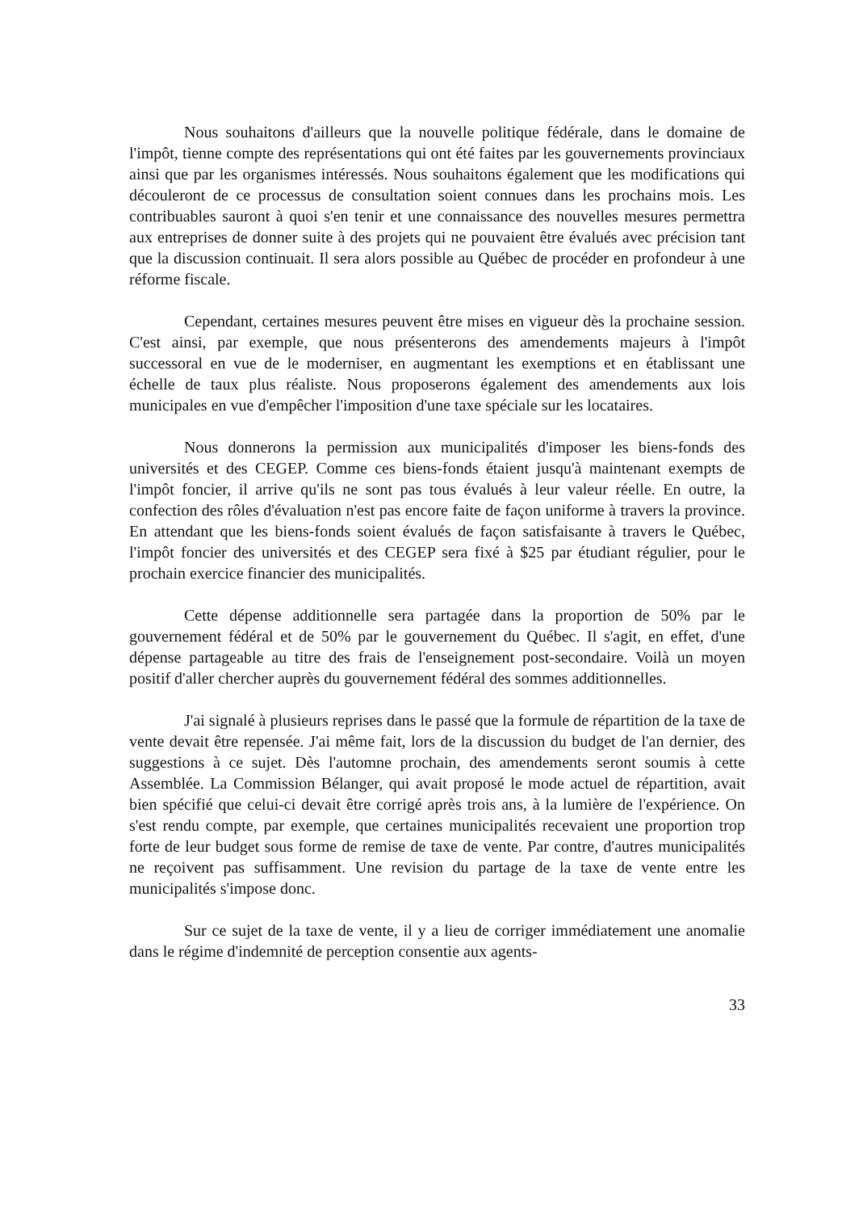Nous souhaitons d'ailleurs que la nouvelle politique fédérale, dans le domaine de l'impôt, tienne compte des représentations qui ont été faites par les gouvernements provinciaux ainsi que par les organismes intéressés. Nous souhaitons également que les modifications qui découleront de ce processus de consultation soient connues dans les prochains mois. Les contribuables sauront à quoi s'en tenir et une connaissance des nouvelles mesures permettra aux entreprises de donner suite à des projets qui ne pouvaient être évalués avec précision tant que la discussion continuait. Il sera alors possible au Québec de procéder en profondeur à une réforme fiscale.
Cependant, certaines mesures peuvent être mises en vigueur dès la prochaine session. C'est ainsi, par exemple, que nous présenterons des amendements majeurs à l'impôt successoral en vue de le moderniser, en augmentant les exemptions et en établissant une échelle de taux plus réaliste. Nous proposerons également des amendements aux lois municipales en vue d'empêcher l'imposition d'une taxe spéciale sur les locataires.
Nous donnerons la permission aux municipalités d'imposer les biens-fonds des universités et des CEGEP. Comme ces biens-fonds étaient jusqu'à maintenant exempts de l'impôt foncier, il arrive qu'ils ne sont pas tous évalués à leur valeur réelle. En outre, la confection des rôles d'évaluation n'est pas encore faite de façon uniforme à travers la province. En attendant que les biens-fonds soient évalués de façon satisfaisante à travers le Québec, l'impôt foncier des universités et des CEGEP sera fixé à $25 par étudiant régulier, pour le prochain exercice financier des municipalités.
Cette dépense additionnelle sera partagée dans la proportion de 50% par le gouvernement fédéral et de 50% par le gouvernement du Québec. Il s'agit, en effet, d'une dépense partageable au titre des frais de l'enseignement post-secondaire. Voilà un moyen positif d'aller chercher auprès du gouvernement fédéral des sommes additionnelles.
J'ai signalé à plusieurs reprises dans le passé que la formule de répartition de la taxe de vente devait être repensée. J'ai même fait, lors de la discussion du budget de l'an dernier, des suggestions à ce sujet. Dès l'automne prochain, des amendements seront soumis à cette Assemblée. La Commission Bélanger, qui avait proposé le mode actuel de répartition, avait bien spécifié que celui-ci devait être corrigé après trois ans, à la lumière de l'expérience. On s'est rendu compte, par exemple, que certaines municipalités recevaient une proportion trop forte de leur budget sous forme de remise de taxe de vente. Par contre, d'autres municipalités ne reçoivent pas suffisamment. Une revision du partage de la taxe de vente entre les municipalités s'impose donc.
Sur ce sujet de la taxe de vente, il y a lieu de corriger immédiatement une anomalie dans le régime d'indemnité de perception consentie aux agents-
33